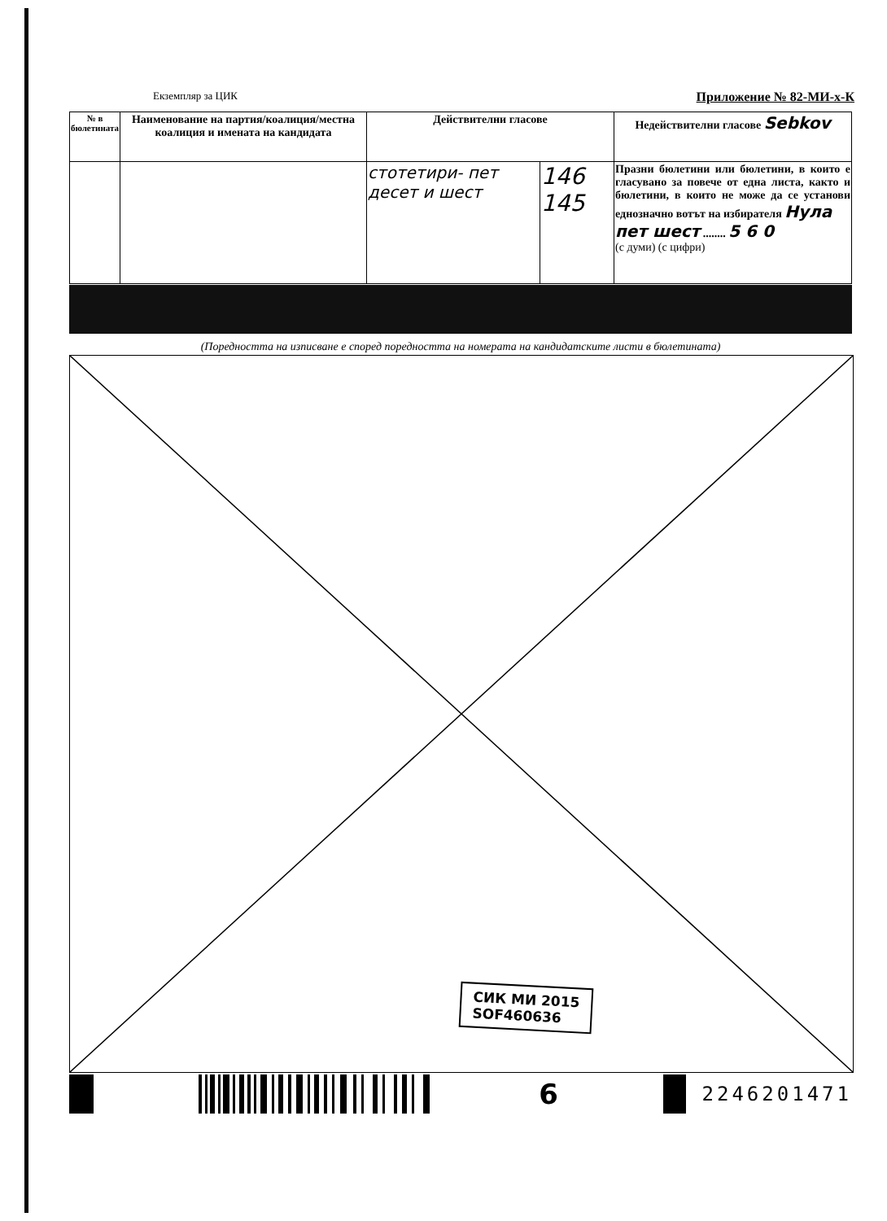Екземпляр за ЦИК Приложение № 82-МИ-х-К
| № в бюлетината | Наименование на партия/коалиция/местна коалиция и имената на кандидата | Действителни гласове | | Недействителни гласове Sebkov |
| --- | --- | --- | --- | --- |
| | | стотетири- пет десет и шест | 146 145 | Празни бюлетини или бюлетини, в които е гласувано за повече от една листа, както и бюлетини, в които не може да се установи еднозначно вотът на избирателя Нула пет шест ........ 5 6 0 (с думи) (с цифри) |
(Поредността на изписване е според поредността на номерата на кандидатските листи в бюлетината)
СИК МИ 2015
SOF460636
6
2246201471